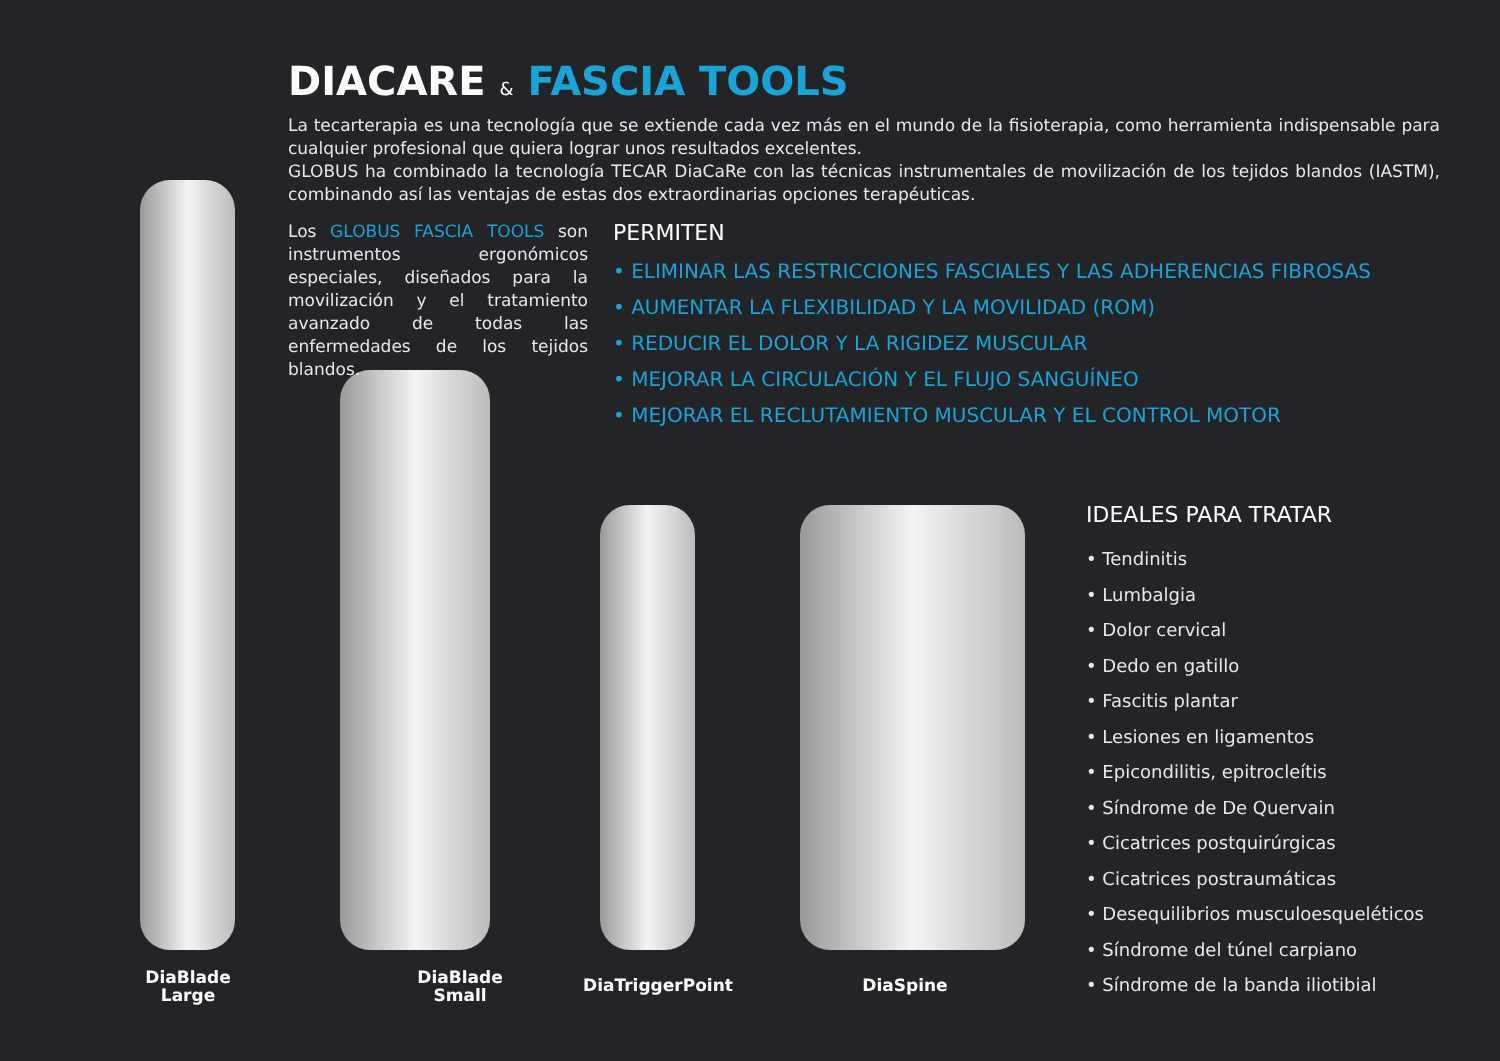DIACARE & FASCIA TOOLS
La tecarterapia es una tecnología que se extiende cada vez más en el mundo de la fisioterapia, como herramienta indispensable para cualquier profesional que quiera lograr unos resultados excelentes.
GLOBUS ha combinado la tecnología TECAR DiaCaRe con las técnicas instrumentales de movilización de los tejidos blandos (IASTM), combinando así las ventajas de estas dos extraordinarias opciones terapéuticas.
Los GLOBUS FASCIA TOOLS son instrumentos ergonómicos especiales, diseñados para la movilización y el tratamiento avanzado de todas las enfermedades de los tejidos blandos.
PERMITEN
• ELIMINAR LAS RESTRICCIONES FASCIALES Y LAS ADHERENCIAS FIBROSAS
• AUMENTAR LA FLEXIBILIDAD Y LA MOVILIDAD (ROM)
• REDUCIR EL DOLOR Y LA RIGIDEZ MUSCULAR
• MEJORAR LA CIRCULACIÓN Y EL FLUJO SANGUÍNEO
• MEJORAR EL RECLUTAMIENTO MUSCULAR Y EL CONTROL MOTOR
IDEALES PARA TRATAR
• Tendinitis
• Lumbalgia
• Dolor cervical
• Dedo en gatillo
• Fascitis plantar
• Lesiones en ligamentos
• Epicondilitis, epitrocleítis
• Síndrome de De Quervain
• Cicatrices postquirúrgicas
• Cicatrices postraumáticas
• Desequilibrios musculoesqueléticos
• Síndrome del túnel carpiano
• Síndrome de la banda iliotibial
DiaBlade
Large
DiaBlade
Small
DiaTriggerPoint DiaSpine